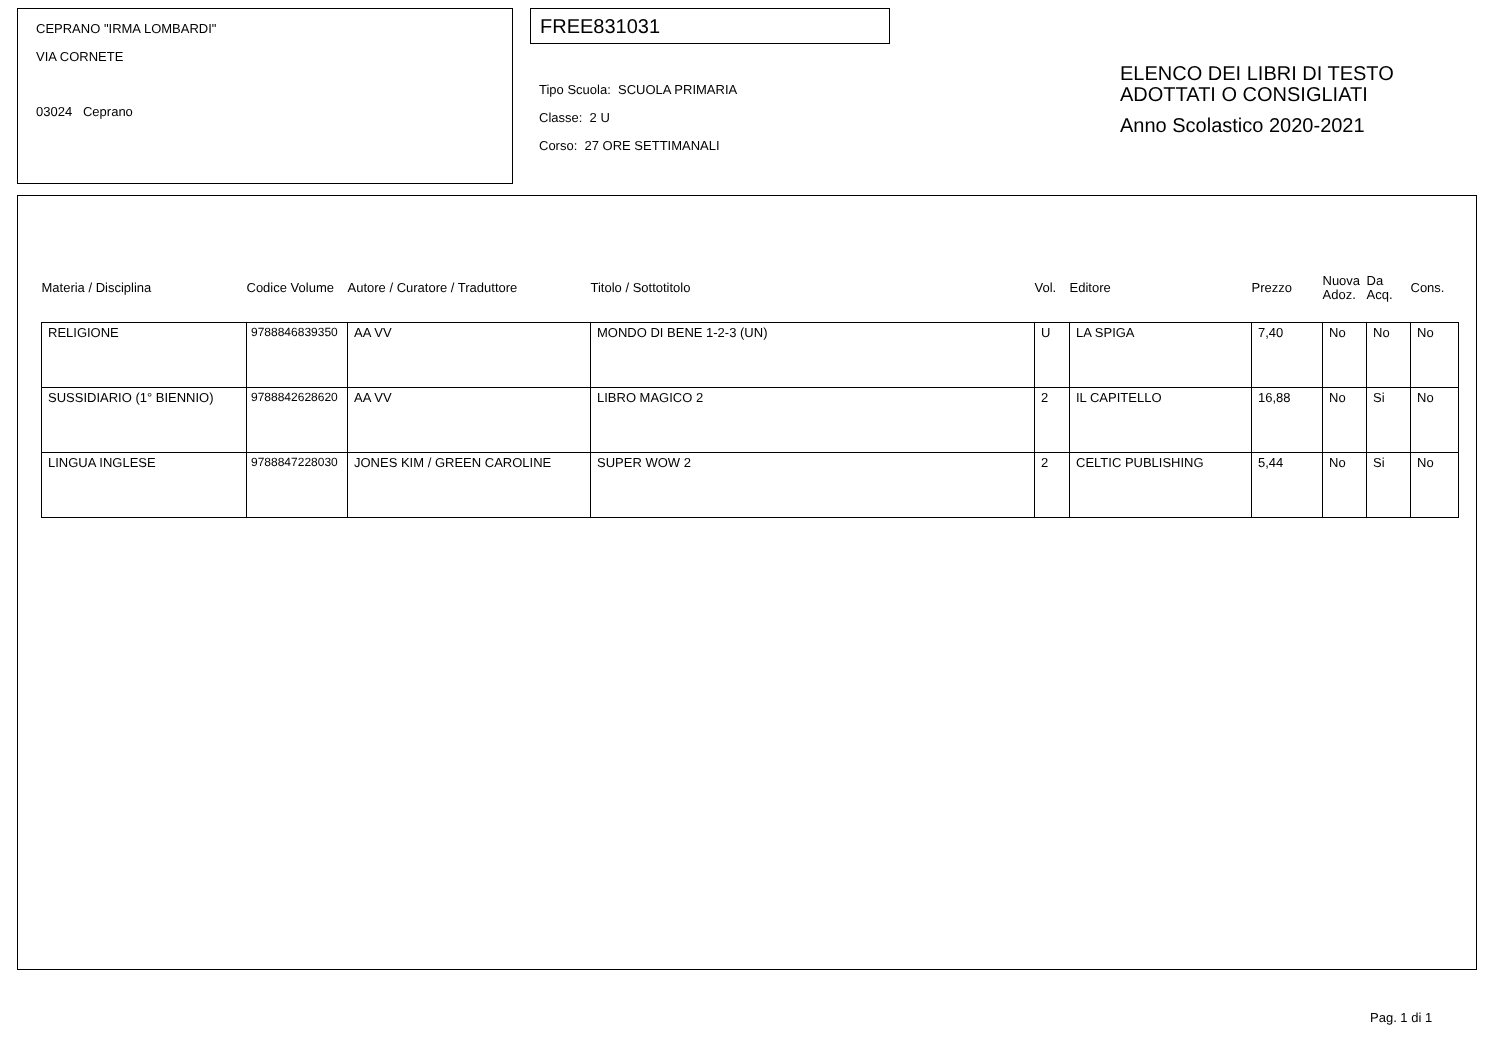CEPRANO "IRMA LOMBARDI"
VIA CORNETE
03024 Ceprano
FREE831031
Tipo Scuola: SCUOLA PRIMARIA
Classe: 2 U
Corso: 27 ORE SETTIMANALI
ELENCO DEI LIBRI DI TESTO
ADOTTATI O CONSIGLIATI
Anno Scolastico 2020-2021
| Materia / Disciplina | Codice Volume | Autore / Curatore / Traduttore | Titolo / Sottotitolo | Vol. | Editore | Prezzo | Nuova Adoz. | Da Acq. | Cons. |
| --- | --- | --- | --- | --- | --- | --- | --- | --- | --- |
| RELIGIONE | 9788846839350 | AA VV | MONDO DI BENE 1-2-3 (UN) | U | LA SPIGA | 7,40 | No | No | No |
| SUSSIDIARIO (1° BIENNIO) | 9788842628620 | AA VV | LIBRO MAGICO 2 | 2 | IL CAPITELLO | 16,88 | No | Si | No |
| LINGUA INGLESE | 9788847228030 | JONES KIM / GREEN CAROLINE | SUPER WOW 2 | 2 | CELTIC PUBLISHING | 5,44 | No | Si | No |
Pag. 1 di 1